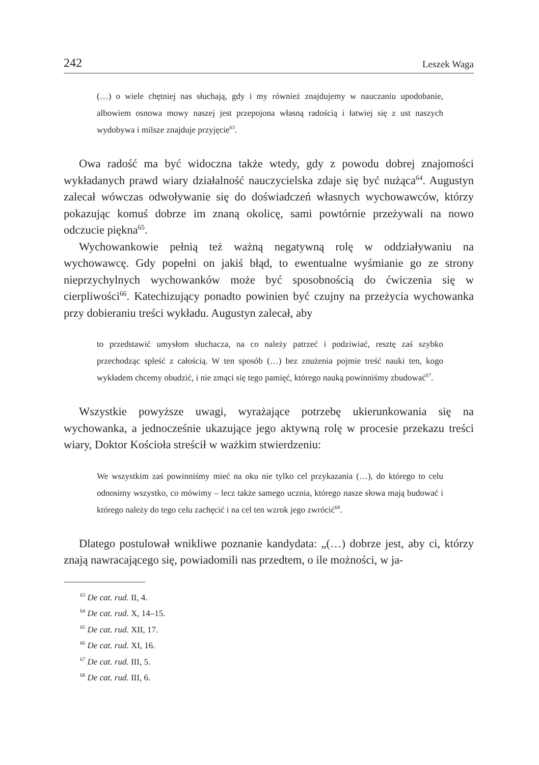242 Leszek Waga
(…) o wiele chętniej nas słuchają, gdy i my również znajdujemy w nauczaniu upodobanie, albowiem osnowa mowy naszej jest przepojona własną radością i łatwiej się z ust naszych wydobywa i milsze znajduje przyjęcie<sup>63</sup>.
Owa radość ma być widoczna także wtedy, gdy z powodu dobrej znajomości wykładanych prawd wiary działalność nauczycielska zdaje się być nużąca<sup>64</sup>. Augustyn zalecał wówczas odwoływanie się do doświadczeń własnych wychowawców, którzy pokazując komuś dobrze im znaną okolicę, sami powtórnie przeżywali na nowo odczucie piękna<sup>65</sup>.
Wychowankowie pełnią też ważną negatywną rolę w oddziaływaniu na wychowawcę. Gdy popełni on jakiś błąd, to ewentualne wyśmianie go ze strony nieprzychylnych wychowanków może być sposobnością do ćwiczenia się w cierpliwości<sup>66</sup>. Katechizujący ponadto powinien być czujny na przeżycia wychowanka przy dobieraniu treści wykładu. Augustyn zalecał, aby
to przedstawić umysłom słuchacza, na co należy patrzeć i podziwiać, resztę zaś szybko przechodząc spleść z całością. W ten sposób (…) bez znużenia pojmie treść nauki ten, kogo wykładem chcemy obudzić, i nie zmąci się tego pamięć, którego nauką powinniśmy zbudować<sup>67</sup>.
Wszystkie powyższe uwagi, wyrażające potrzebę ukierunkowania się na wychowanka, a jednocześnie ukazujące jego aktywną rolę w procesie przekazu treści wiary, Doktor Kościoła streścił w ważkim stwierdzeniu:
We wszystkim zaś powinniśmy mieć na oku nie tylko cel przykazania (…), do którego to celu odnosimy wszystko, co mówimy – lecz także samego ucznia, którego nasze słowa mają budować i którego należy do tego celu zachęcić i na cel ten wzrok jego zwrócić<sup>68</sup>.
Dlatego postulował wnikliwe poznanie kandydata: „(…) dobrze jest, aby ci, którzy znają nawracającego się, powiadomili nas przedtem, o ile możności, w ja-
<sup>63</sup> De cat. rud. II, 4.
<sup>64</sup> De cat. rud. X, 14–15.
<sup>65</sup> De cat. rud. XII, 17.
<sup>66</sup> De cat. rud. XI, 16.
<sup>67</sup> De cat. rud. III, 5.
<sup>68</sup> De cat. rud. III, 6.